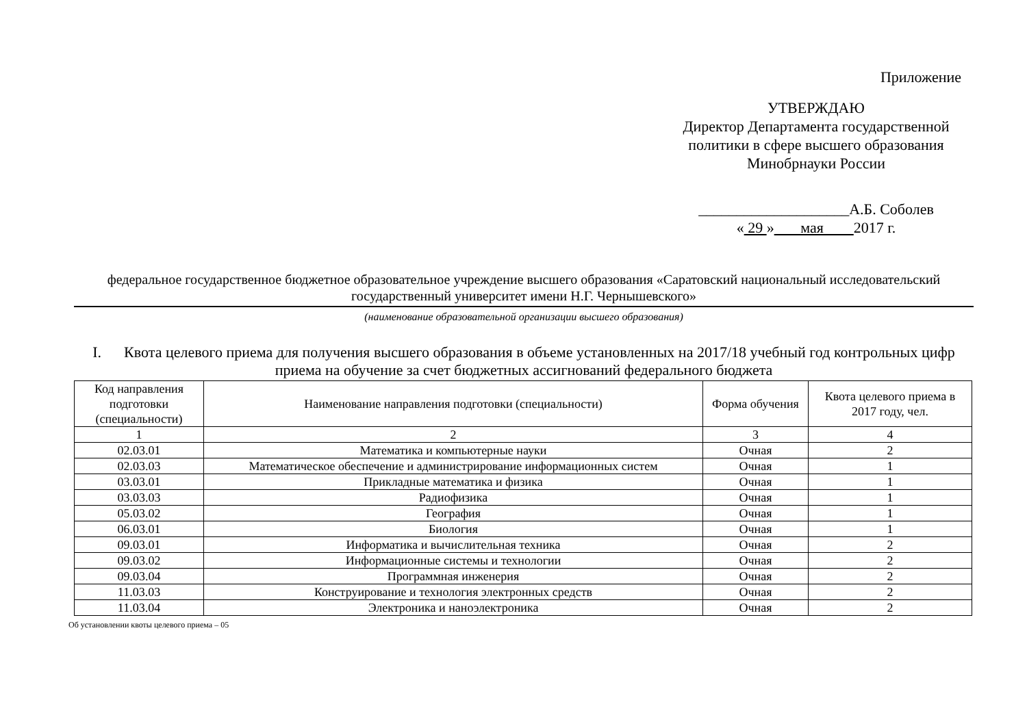Приложение
УТВЕРЖДАЮ
Директор Департамента государственной политики в сфере высшего образования
Минобрнауки России
____________________А.Б. Соболев
« 29 » мая 2017 г.
федеральное государственное бюджетное образовательное учреждение высшего образования «Саратовский национальный исследовательский государственный университет имени Н.Г. Чернышевского»
(наименование образовательной организации высшего образования)
I. Квота целевого приема для получения высшего образования в объеме установленных на 2017/18 учебный год контрольных цифр приема на обучение за счет бюджетных ассигнований федерального бюджета
| Код направления подготовки (специальности) | Наименование направления подготовки (специальности) | Форма обучения | Квота целевого приема в 2017 году, чел. |
| --- | --- | --- | --- |
| 1 | 2 | 3 | 4 |
| 02.03.01 | Математика и компьютерные науки | Очная | 2 |
| 02.03.03 | Математическое обеспечение и администрирование информационных систем | Очная | 1 |
| 03.03.01 | Прикладные математика и физика | Очная | 1 |
| 03.03.03 | Радиофизика | Очная | 1 |
| 05.03.02 | География | Очная | 1 |
| 06.03.01 | Биология | Очная | 1 |
| 09.03.01 | Информатика и вычислительная техника | Очная | 2 |
| 09.03.02 | Информационные системы и технологии | Очная | 2 |
| 09.03.04 | Программная инженерия | Очная | 2 |
| 11.03.03 | Конструирование и технология электронных средств | Очная | 2 |
| 11.03.04 | Электроника и наноэлектроника | Очная | 2 |
Об установлении квоты целевого приема – 05